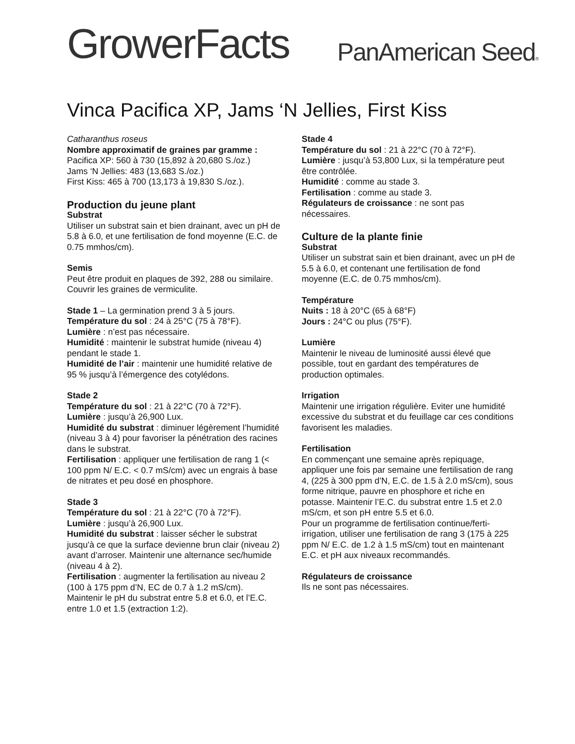GrowerFacts
PanAmerican Seed®
Vinca Pacifica XP, Jams ‘N Jellies, First Kiss
Catharanthus roseus
Nombre approximatif de graines par gramme :
Pacifica XP: 560 à 730 (15,892 à 20,680 S./oz.)
Jams ‘N Jellies: 483 (13,683 S./oz.)
First Kiss: 465 à 700 (13,173 à 19,830 S./oz.).
Production du jeune plant
Substrat
Utiliser un substrat sain et bien drainant, avec un pH de 5.8 à 6.0, et une fertilisation de fond moyenne (E.C. de 0.75 mmhos/cm).
Semis
Peut être produit en plaques de 392, 288 ou similaire. Couvrir les graines de vermiculite.
Stade 1 – La germination prend 3 à 5 jours.
Température du sol : 24 à 25°C (75 à 78°F).
Lumière : n’est pas nécessaire.
Humidité : maintenir le substrat humide (niveau 4) pendant le stade 1.
Humidité de l’air : maintenir une humidité relative de 95 % jusqu’à l’émergence des cotylédons.
Stade 2
Température du sol : 21 à 22°C (70 à 72°F).
Lumière : jusqu’à 26,900 Lux.
Humidité du substrat : diminuer légèrement l’humidité (niveau 3 à 4) pour favoriser la pénétration des racines dans le substrat.
Fertilisation : appliquer une fertilisation de rang 1 (< 100 ppm N/ E.C. < 0.7 mS/cm) avec un engrais à base de nitrates et peu dosé en phosphore.
Stade 3
Température du sol : 21 à 22°C (70 à 72°F).
Lumière : jusqu’à 26,900 Lux.
Humidité du substrat : laisser sécher le substrat jusqu'à ce que la surface devienne brun clair (niveau 2) avant d’arroser. Maintenir une alternance sec/humide (niveau 4 à 2).
Fertilisation : augmenter la fertilisation au niveau 2 (100 à 175 ppm d’N, EC de 0.7 à 1.2 mS/cm). Maintenir le pH du substrat entre 5.8 et 6.0, et l’E.C. entre 1.0 et 1.5 (extraction 1:2).
Stade 4
Température du sol : 21 à 22°C (70 à 72°F).
Lumière : jusqu’à 53,800 Lux, si la température peut être contrôlée.
Humidité : comme au stade 3.
Fertilisation : comme au stade 3.
Régulateurs de croissance : ne sont pas nécessaires.
Culture de la plante finie
Substrat
Utiliser un substrat sain et bien drainant, avec un pH de 5.5 à 6.0, et contenant une fertilisation de fond moyenne (E.C. de 0.75 mmhos/cm).
Température
Nuits : 18 à 20°C (65 à 68°F)
Jours : 24°C ou plus (75°F).
Lumière
Maintenir le niveau de luminosité aussi élevé que possible, tout en gardant des températures de production optimales.
Irrigation
Maintenir une irrigation régulière. Eviter une humidité excessive du substrat et du feuillage car ces conditions favorisent les maladies.
Fertilisation
En commençant une semaine après repiquage, appliquer une fois par semaine une fertilisation de rang 4, (225 à 300 ppm d’N, E.C. de 1.5 à 2.0 mS/cm), sous forme nitrique, pauvre en phosphore et riche en potasse. Maintenir l’E.C. du substrat entre 1.5 et 2.0 mS/cm, et son pH entre 5.5 et 6.0.
Pour un programme de fertilisation continue/ferti-irrigation, utiliser une fertilisation de rang 3 (175 à 225 ppm N/ E.C. de 1.2 à 1.5 mS/cm) tout en maintenant E.C. et pH aux niveaux recommandés.
Régulateurs de croissance
Ils ne sont pas nécessaires.